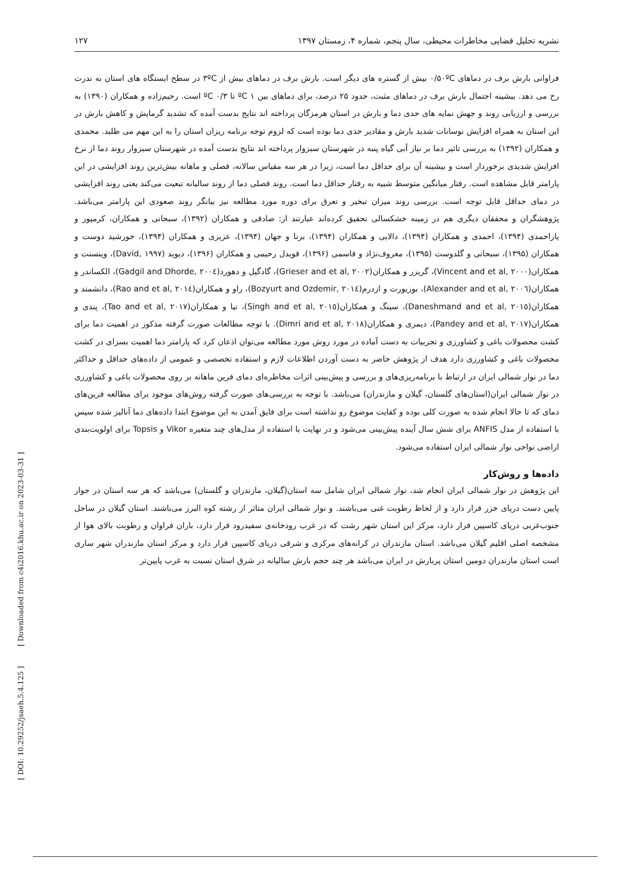[ Downloaded from c4i2016.khu.ac.ir on 2023-03-31 ]
[ DOI: 10.29252/jsaeh.5.4.125 ]
نشریه تحلیل فضایی مخاطرات محیطی، سال پنجم، شماره ۴، زمستان ۱۳۹۷ ۱۲۷
فراوانی بارش برف در دماهای ۰/۵۰ºC بیش از گستره های دیگر است. بارش برف در دماهای بیش از ۳ºC در سطح ایستگاه های استان به ندرت رخ می دهد. بیشینه احتمال بارش برف در دماهای مثبت، حدود ۲۵ درصد، برای دماهای بین ۱ ºC تا ۰/۳ ºC است. رحیم‌زاده و همکاران (۱۳۹۰) به بررسی و ارزیابی روند و جهش نمایه های حدی دما و بارش در استان هرمزگان پرداخته اند نتایج بدست آمده که تشدید گرمایش و کاهش بارش در این استان به همراه افزایش نوسانات شدید بارش و مقادیر حدی دما بوده است که لزوم توجه برنامه ریزان استان را به این مهم می طلبد. محمدی و همکاران (۱۳۹۲) به بررسی تاثیر دما بر نیاز آبی گیاه پنبه در شهرستان سبزوار پرداخته اند نتایج بدست آمده در شهرستان سبزوار روند دما از نرخ افزایش شدیدی برخوردار است و بیشینه آن برای حداقل دما است، زیرا در هر سه مقیاس سالانه، فصلی و ماهانه بیش‌ترین روند افزایشی در این پارامتر قابل مشاهده است. رفتار میانگین متوسط شبیه به رفتار حداقل دما است. روند فصلی دما از روند سالیانه تبعیت می‌کند یعنی روند افزایشی در دمای حداقل قابل توجه است. بررسی روند میزان تبخیر و تعرق برای دوره مورد مطالعه نیز بیانگر روند صعودی این پارامتر می‌باشد. پژوهشگران و محققان دیگری هم در زمینه خشکسالی تحقیق کرده‌اند عبارتند از: صادقی و همکاران (۱۳۹۲)، سبحانی و همکاران، کرمپور و یاراحمدی (۱۳۹۴)، احمدی و همکاران (۱۳۹۴)، دالایی و همکاران (۱۳۹۴)، برنا و جهان (۱۳۹۴)، عزیزی و همکاران (۱۳۹۴)، خورشید دوست و همکاران (۱۳۹۵)، سبحانی و گلدوست (۱۳۹۵)، معروف‌نژاد و قاسمی (۱۳۹۶)، قویدل رحیمی و همکاران (۱۳۹۶)، دیوید (David, ۱۹۹۷)، وینسنت و همکاران(Vincent and et al, ۲۰۰۰)، گریزر و همکاران(Grieser and et al, ۲۰۰۲)، گادگیل و دهورد(Gadgil and Dhorde, ۲۰۰٤)، الکساندر و همکاران(Alexander and et al, ۲۰۰٦)، بوزیورت و ازدرم(Bozyurt and Ozdemir, ۲۰۱٤)، راو و همکاران(Rao and et al, ۲۰۱٤)، دانشمند و همکاران(Daneshmand and et al, ۲۰۱٥)، سینگ و همکاران(Singh and et al, ۲۰۱٥)، تیا و همکاران(Tao and et al, ۲۰۱۷)، پندی و همکاران(Pandey and et al, ۲۰۱۷)، دیمری و همکاران(Dimri and et al, ۲۰۱۸). با توجه مطالعات صورت گرفته مذکور در اهمیت دما برای کشت محصولات باغی و کشاورزی و تجربیات به دست آماده در مورد روش مورد مطالعه می‌توان اذعان کرد که پارامتر دما اهمیت بسزای در کشت محصولات باغی و کشاورزی دارد هدف از پژوهش حاضر به دست آوردن اطلاعات لازم و استفاده تخصصی و عمومی از داده‌های حداقل و حداکثر دما در نوار شمالی ایران در ارتباط با برنامه‌ریزی‌های و بررسی و پیش‌بینی اثرات مخاطره‌ای دمای فرین ماهانه بر روی محصولات باغی و کشاورزی در نوار شمالی ایران(استان‌های گلستان، گیلان و مازندران) می‌باشد. با توجه به بررسی‌های صورت گرفته روش‌های موجود برای مطالعه فرین‌های دمای که تا حالا انجام شده به صورت کلی بوده و کفایت موضوع رو نداشته است برای فایق آمدن به این موضوع ابتدا داده‌های دما آنالیز شده سپس با استفاده از مدل ANFIS برای شش سال آینده پیش‌بینی می‌شود و در نهایت با استفاده از مدل‌های چند متغیره Vikor و Topsis برای اولویت‌بندی اراضی نواحی نوار شمالی ایران استفاده می‌شود.
داده‌ها و روش‌کار
این پژوهش در نوار شمالی ایران انجام شد، نوار شمالی ایران شامل سه استان(گیلان، مازندران و گلستان) می‌باشد که هر سه استان در جوار پایین دست دریای خزر قرار دارد و از لحاظ رطوبت غنی می‌باشند. و نوار شمالی ایران متاثر از رشته کوه البرز می‌باشند. استان گیلان در ساحل جنوب‌غربی دریای کاسپین قرار دارد، مرکز این استان شهر رشت که در غرب رودخانه‌ی سفیدرود قرار دارد، باران فراوان و رطوبت بالای هوا از مشخصه اصلی اقلیم گیلان می‌باشد. استان مازندران در کرانه‌های مرکزی و شرقی دریای کاسپین قرار دارد و مرکز استان مازندران شهر ساری است استان مازندران دومین استان پربارش در ایران می‌باشد هر چند حجم بارش سالیانه در شرق استان نسبت به غرب پایین‌تر